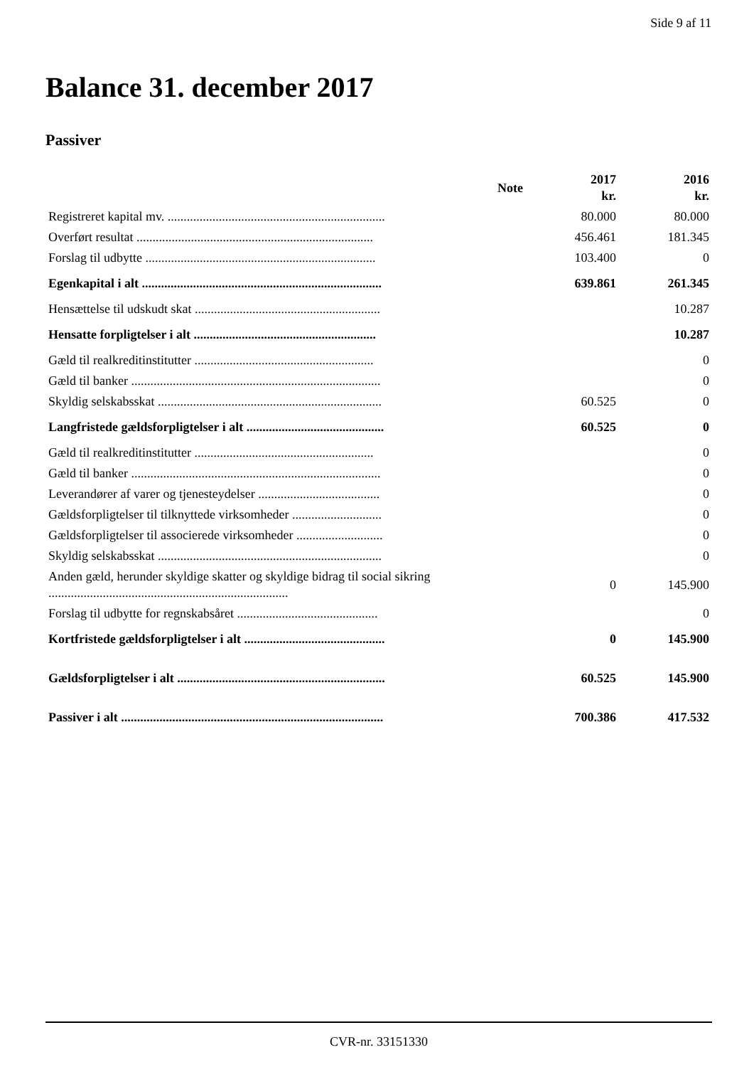Side 9 af 11
Balance 31. december 2017
Passiver
| | Note | 2017 kr. | 2016 kr. |
| --- | --- | --- | --- |
| Registreret kapital mv. .................................................................... | | 80.000 | 80.000 |
| Overført resultat .......................................................................... | | 456.461 | 181.345 |
| Forslag til udbytte ........................................................................ | | 103.400 | 0 |
| Egenkapital i alt ........................................................................... | | 639.861 | 261.345 |
| Hensættelse til udskudt skat .......................................................... | | | 10.287 |
| Hensatte forpligtelser i alt ......................................................... | | | 10.287 |
| Gæld til realkreditinstitutter ........................................................ | | | 0 |
| Gæld til banker .............................................................................. | | | 0 |
| Skyldig selskabsskat ...................................................................... | | 60.525 | 0 |
| Langfristede gældsforpligtelser i alt ........................................... | | 60.525 | 0 |
| Gæld til realkreditinstitutter ........................................................ | | | 0 |
| Gæld til banker .............................................................................. | | | 0 |
| Leverandører af varer og tjenesteydelser ...................................... | | | 0 |
| Gældsforpligtelser til tilknyttede virksomheder ............................ | | | 0 |
| Gældsforpligtelser til associerede virksomheder ........................... | | | 0 |
| Skyldig selskabsskat ...................................................................... | | | 0 |
| Anden gæld, herunder skyldige skatter og skyldige bidrag til social sikring ........................................................................... | | 0 | 145.900 |
| Forslag til udbytte for regnskabsåret ............................................ | | | 0 |
| Kortfristede gældsforpligtelser i alt ............................................ | | 0 | 145.900 |
| Gældsforpligtelser i alt ................................................................. | | 60.525 | 145.900 |
| Passiver i alt .................................................................................. | | 700.386 | 417.532 |
CVR-nr. 33151330